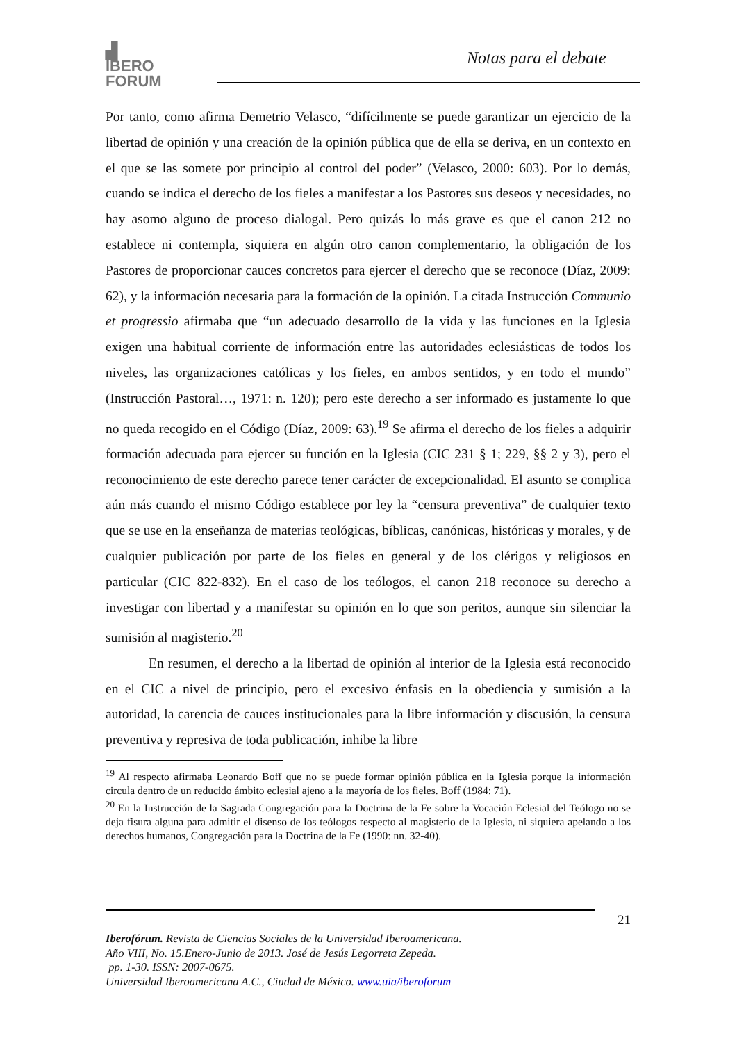▟
IBERO
FORUM
Notas para el debate
Por tanto, como afirma Demetrio Velasco, “difícilmente se puede garantizar un ejercicio de la libertad de opinión y una creación de la opinión pública que de ella se deriva, en un contexto en el que se las somete por principio al control del poder” (Velasco, 2000: 603). Por lo demás, cuando se indica el derecho de los fieles a manifestar a los Pastores sus deseos y necesidades, no hay asomo alguno de proceso dialogal. Pero quizás lo más grave es que el canon 212 no establece ni contempla, siquiera en algún otro canon complementario, la obligación de los Pastores de proporcionar cauces concretos para ejercer el derecho que se reconoce (Díaz, 2009: 62), y la información necesaria para la formación de la opinión. La citada Instrucción Communio et progressio afirmaba que “un adecuado desarrollo de la vida y las funciones en la Iglesia exigen una habitual corriente de información entre las autoridades eclesiásticas de todos los niveles, las organizaciones católicas y los fieles, en ambos sentidos, y en todo el mundo” (Instrucción Pastoral…, 1971: n. 120); pero este derecho a ser informado es justamente lo que no queda recogido en el Código (Díaz, 2009: 63).<sup>19</sup> Se afirma el derecho de los fieles a adquirir formación adecuada para ejercer su función en la Iglesia (CIC 231 § 1; 229, §§ 2 y 3), pero el reconocimiento de este derecho parece tener carácter de excepcionalidad. El asunto se complica aún más cuando el mismo Código establece por ley la “censura preventiva” de cualquier texto que se use en la enseñanza de materias teológicas, bíblicas, canónicas, históricas y morales, y de cualquier publicación por parte de los fieles en general y de los clérigos y religiosos en particular (CIC 822-832). En el caso de los teólogos, el canon 218 reconoce su derecho a investigar con libertad y a manifestar su opinión en lo que son peritos, aunque sin silenciar la sumisión al magisterio.<sup>20</sup>
En resumen, el derecho a la libertad de opinión al interior de la Iglesia está reconocido en el CIC a nivel de principio, pero el excesivo énfasis en la obediencia y sumisión a la autoridad, la carencia de cauces institucionales para la libre información y discusión, la censura preventiva y represiva de toda publicación, inhibe la libre
<sup>19</sup> Al respecto afirmaba Leonardo Boff que no se puede formar opinión pública en la Iglesia porque la información circula dentro de un reducido ámbito eclesial ajeno a la mayoría de los fieles. Boff (1984: 71).
<sup>20</sup> En la Instrucción de la Sagrada Congregación para la Doctrina de la Fe sobre la Vocación Eclesial del Teólogo no se deja fisura alguna para admitir el disenso de los teólogos respecto al magisterio de la Iglesia, ni siquiera apelando a los derechos humanos, Congregación para la Doctrina de la Fe (1990: nn. 32-40).
21
Iberofórum. Revista de Ciencias Sociales de la Universidad Iberoamericana.
Año VIII, No. 15.Enero-Junio de 2013. José de Jesús Legorreta Zepeda.
pp. 1-30. ISSN: 2007-0675.
Universidad Iberoamericana A.C., Ciudad de México. www.uia/iberoforum